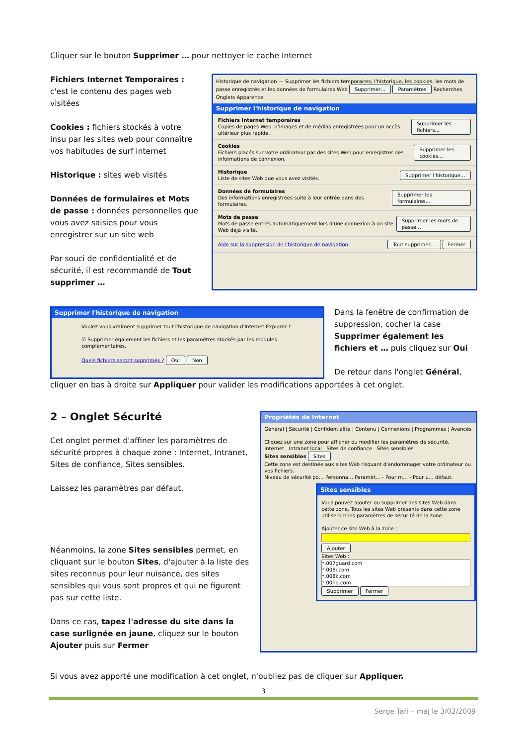Cliquer sur le bouton Supprimer … pour nettoyer le cache Internet
Fichiers Internet Temporaires : c'est le contenu des pages web visitées
Cookies : fichiers stockés à votre insu par les sites web pour connaître vos habitudes de surf internet
Historique : sites web visités
Données de formulaires et Mots de passe : données personnelles que vous avez saisies pour vous enregistrer sur un site web
Par souci de confidentialité et de sécurité, il est recommandé de Tout supprimer …
Historique de navigation — Supprimer les fichiers temporaires, l'historique, les cookies, les mots de passe enregistrés et les données de formulaires Web Supprimer… Paramètres Recherches Onglets Apparence
Supprimer l'historique de navigation
Fichiers Internet temporaires
Copies de pages Web, d'images et de médias enregistrées pour un accès ultérieur plus rapide.
Supprimer les fichiers…
Cookies
Fichiers placés sur votre ordinateur par des sites Web pour enregistrer des informations de connexion.
Supprimer les cookies…
Historique
Liste de sites Web que vous avez visités.
Supprimer l'historique…
Données de formulaires
Des informations enregistrées suite à leur entrée dans des formulaires.
Supprimer les formulaires…
Mots de passe
Mots de passe entrés automatiquement lors d'une connexion à un site Web déjà visité.
Supprimer les mots de passe…
Aide sur la suppression de l'historique de navigation Tout supprimer… Fermer
Supprimer l'historique de navigation
Voulez-vous vraiment supprimer tout l'historique de navigation d'Internet Explorer ?
☑ Supprimer également les fichiers et les paramètres stockés par les modules complémentaires.
Quels fichiers seront supprimés ? Oui Non
Dans la fenêtre de confirmation de suppression, cocher la case Supprimer également les fichiers et … puis cliquez sur Oui
De retour dans l'onglet Général,
cliquer en bas à droite sur Appliquer pour valider les modifications apportées à cet onglet.
2 – Onglet Sécurité
Cet onglet permet d'affiner les paramètres de sécurité propres à chaque zone : Internet, Intranet, Sites de confiance, Sites sensibles.
Laissez les paramètres par défaut.
Néanmoins, la zone Sites sensibles permet, en cliquant sur le bouton Sites, d'ajouter à la liste des sites reconnus pour leur nuisance, des sites sensibles qui vous sont propres et qui ne figurent pas sur cette liste.
Dans ce cas, tapez l'adresse du site dans la case surlignée en jaune, cliquez sur le bouton Ajouter puis sur Fermer
Propriétés de Internet
Général | Sécurité | Confidentialité | Contenu | Connexions | Programmes | Avancés
Cliquez sur une zone pour afficher ou modifier les paramètres de sécurité.
Internet Intranet local Sites de confiance Sites sensibles
Sites sensibles Sites
Cette zone est destinée aux sites Web risquant d'endommager votre ordinateur ou vos fichiers.
Niveau de sécurité po… Personna… Paramèt… - Pour m… - Pour u… défaut.
Sites sensibles
Vous pouvez ajouter ou supprimer des sites Web dans cette zone. Tous les sites Web présents dans cette zone utiliseront les paramètres de sécurité de la zone.
Ajouter ce site Web à la zone :
Ajouter
Sites Web :
*.007guard.com
*.008i.com
*.008k.com
*.00hq.com
Supprimer Fermer
Si vous avez apporté une modification à cet onglet, n'oubliez pas de cliquer sur Appliquer.
3
Serge Tari – maj le 3/02/2009